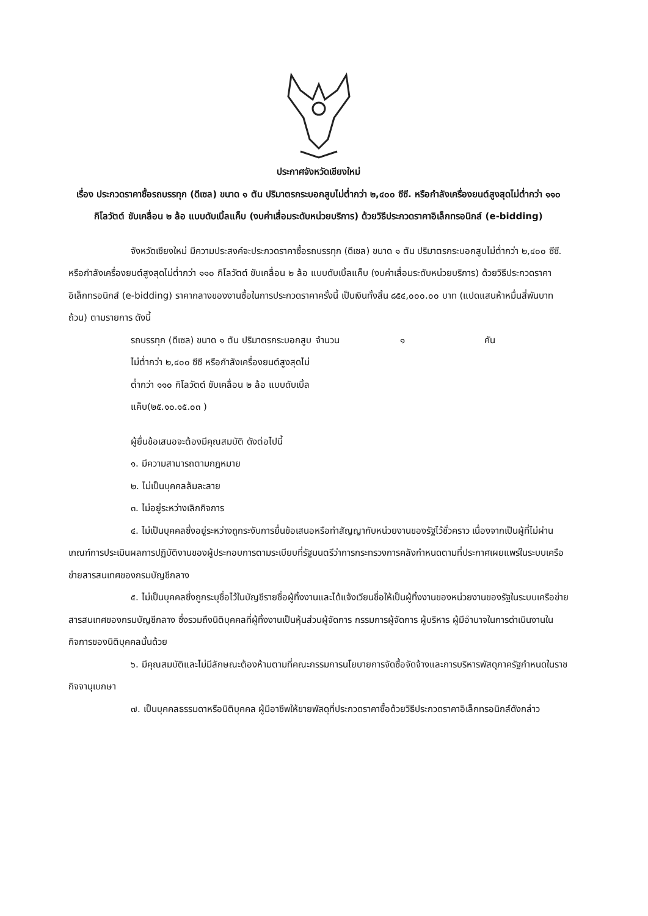ประกาศจังหวัดเชียงใหม่
เรื่อง ประกวดราคาซื้อรถบรรทุก (ดีเซล) ขนาด ๑ ตัน ปริมาตรกระบอกสูบไม่ต่ำกว่า ๒,๔๐๐ ซีซี. หรือกำลังเครื่องยนต์สูงสุดไม่ต่ำกว่า ๑๑๐ กิโลวัตต์ ขับเคลื่อน ๒ ล้อ แบบดับเบิ้ลแค็บ (งบค่าเสื่อมระดับหน่วยบริการ) ด้วยวิธีประกวดราคาอิเล็กทรอนิกส์ (e-bidding)
จังหวัดเชียงใหม่ มีความประสงค์จะประกวดราคาซื้อรถบรรทุก (ดีเซล) ขนาด ๑ ตัน ปริมาตรกระบอกสูบไม่ต่ำกว่า ๒,๔๐๐ ซีซี. หรือกำลังเครื่องยนต์สูงสุดไม่ต่ำกว่า ๑๑๐ กิโลวัตต์ ขับเคลื่อน ๒ ล้อ แบบดับเบิ้ลแค็บ (งบค่าเสื่อมระดับหน่วยบริการ) ด้วยวิธีประกวดราคาอิเล็กทรอนิกส์ (e-bidding) ราคากลางของงานซื้อในการประกวดราคาครั้งนี้ เป็นเงินทั้งสิ้น ๘๕๔,๐๐๐.๐๐ บาท (แปดแสนห้าหมื่นสี่พันบาทถ้วน) ตามรายการ ดังนี้
รถบรรทุก (ดีเซล) ขนาด ๑ ตัน ปริมาตรกระบอกสูบไม่ต่ำกว่า ๒,๔๐๐ ซีซี หรือกำลังเครื่องยนต์สูงสุดไม่ต่ำกว่า ๑๑๐ กิโลวัตต์ ขับเคลื่อน ๒ ล้อ แบบดับเบิ้ลแค็บ(๒๕.๑๐.๑๕.๐๓ )
จำนวน ๑ คัน
ผู้ยื่นข้อเสนอจะต้องมีคุณสมบัติ ดังต่อไปนี้
๑. มีความสามารถตามกฎหมาย
๒. ไม่เป็นบุคคลล้มละลาย
๓. ไม่อยู่ระหว่างเลิกกิจการ
๔. ไม่เป็นบุคคลซึ่งอยู่ระหว่างถูกระงับการยื่นข้อเสนอหรือทำสัญญากับหน่วยงานของรัฐไว้ชั่วคราว เนื่องจากเป็นผู้ที่ไม่ผ่านเกณฑ์การประเมินผลการปฏิบัติงานของผู้ประกอบการตามระเบียบที่รัฐมนตรีว่าการกระทรวงการคลังกำหนดตามที่ประกาศเผยแพร่ในระบบเครือข่ายสารสนเทศของกรมบัญชีกลาง
๕. ไม่เป็นบุคคลซึ่งถูกระบุชื่อไว้ในบัญชีรายชื่อผู้ทิ้งงานและได้แจ้งเวียนชื่อให้เป็นผู้ทิ้งงานของหน่วยงานของรัฐในระบบเครือข่ายสารสนเทศของกรมบัญชีกลาง ซึ่งรวมถึงนิติบุคคลที่ผู้ทิ้งงานเป็นหุ้นส่วนผู้จัดการ กรรมการผู้จัดการ ผู้บริหาร ผู้มีอำนาจในการดำเนินงานในกิจการของนิติบุคคลนั้นด้วย
๖. มีคุณสมบัติและไม่มีลักษณะต้องห้ามตามที่คณะกรรมการนโยบายการจัดซื้อจัดจ้างและการบริหารพัสดุภาครัฐกำหนดในราชกิจจานุเบกษา
๗. เป็นบุคคลธรรมดาหรือนิติบุคคล ผู้มีอาชีพให้ขายพัสดุที่ประกวดราคาซื้อด้วยวิธีประกวดราคาอิเล็กทรอนิกส์ดังกล่าว